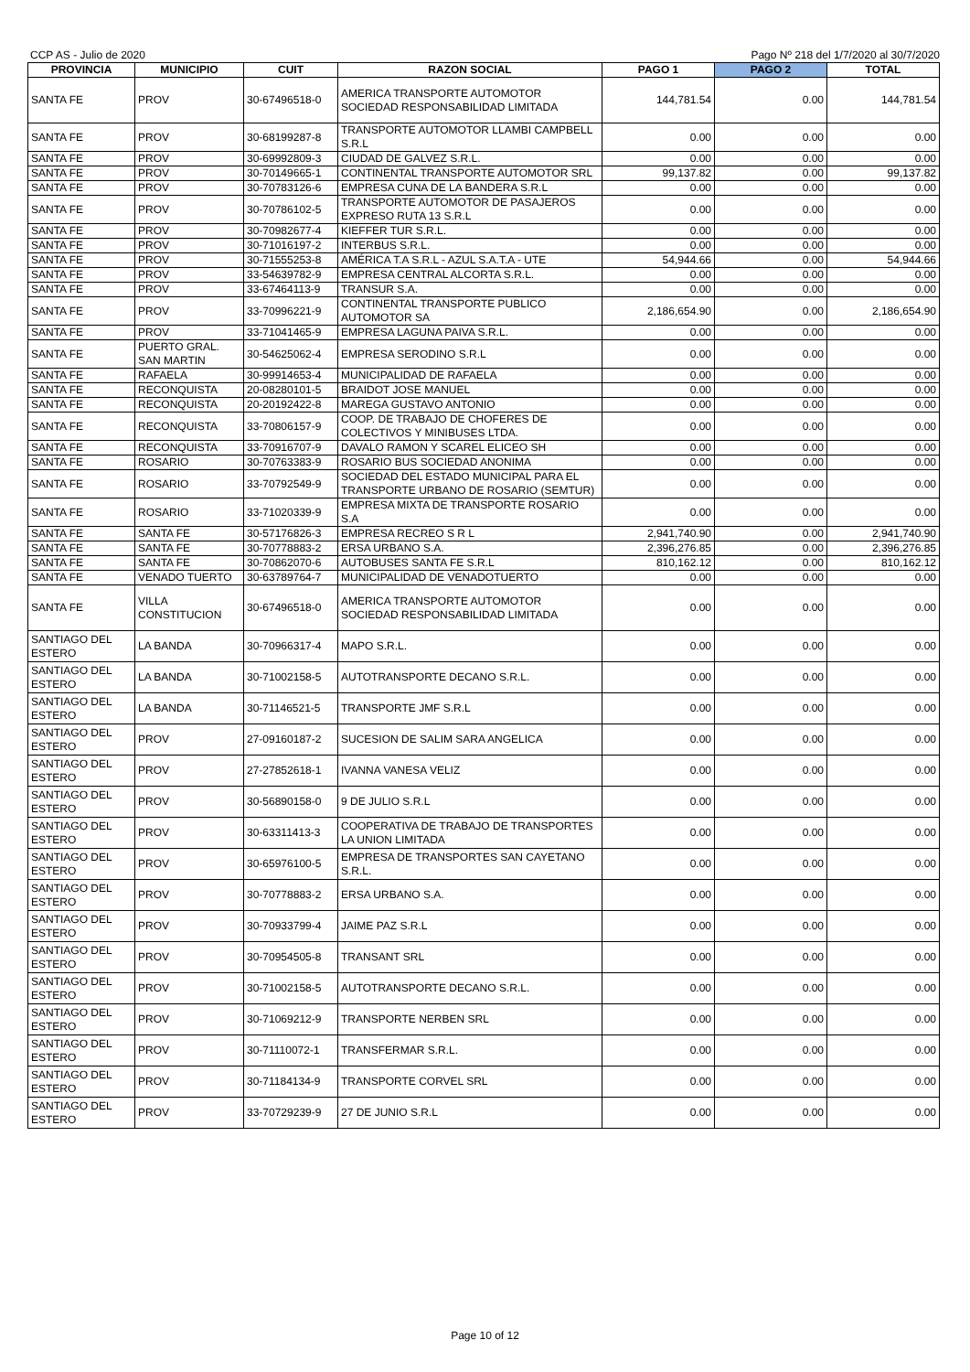CCP AS - Julio de 2020 Pago Nº 218 del 1/7/2020 al 30/7/2020
| PROVINCIA | MUNICIPIO | CUIT | RAZON SOCIAL | PAGO 1 | PAGO 2 | TOTAL |
| --- | --- | --- | --- | --- | --- | --- |
| SANTA FE | PROV | 30-67496518-0 | AMERICA TRANSPORTE AUTOMOTOR SOCIEDAD RESPONSABILIDAD LIMITADA | 144,781.54 | 0.00 | 144,781.54 |
| SANTA FE | PROV | 30-68199287-8 | TRANSPORTE AUTOMOTOR LLAMBI CAMPBELL S.R.L | 0.00 | 0.00 | 0.00 |
| SANTA FE | PROV | 30-69992809-3 | CIUDAD DE GALVEZ S.R.L. | 0.00 | 0.00 | 0.00 |
| SANTA FE | PROV | 30-70149665-1 | CONTINENTAL TRANSPORTE AUTOMOTOR SRL | 99,137.82 | 0.00 | 99,137.82 |
| SANTA FE | PROV | 30-70783126-6 | EMPRESA CUNA DE LA BANDERA S.R.L | 0.00 | 0.00 | 0.00 |
| SANTA FE | PROV | 30-70786102-5 | TRANSPORTE AUTOMOTOR DE PASAJEROS EXPRESO RUTA 13 S.R.L | 0.00 | 0.00 | 0.00 |
| SANTA FE | PROV | 30-70982677-4 | KIEFFER TUR S.R.L. | 0.00 | 0.00 | 0.00 |
| SANTA FE | PROV | 30-71016197-2 | INTERBUS S.R.L. | 0.00 | 0.00 | 0.00 |
| SANTA FE | PROV | 30-71555253-8 | AMÉRICA T.A S.R.L - AZUL S.A.T.A - UTE | 54,944.66 | 0.00 | 54,944.66 |
| SANTA FE | PROV | 33-54639782-9 | EMPRESA CENTRAL ALCORTA S.R.L. | 0.00 | 0.00 | 0.00 |
| SANTA FE | PROV | 33-67464113-9 | TRANSUR S.A. | 0.00 | 0.00 | 0.00 |
| SANTA FE | PROV | 33-70996221-9 | CONTINENTAL TRANSPORTE PUBLICO AUTOMOTOR SA | 2,186,654.90 | 0.00 | 2,186,654.90 |
| SANTA FE | PROV | 33-71041465-9 | EMPRESA LAGUNA PAIVA S.R.L. | 0.00 | 0.00 | 0.00 |
| SANTA FE | PUERTO GRAL. SAN MARTIN | 30-54625062-4 | EMPRESA SERODINO S.R.L | 0.00 | 0.00 | 0.00 |
| SANTA FE | RAFAELA | 30-99914653-4 | MUNICIPALIDAD DE RAFAELA | 0.00 | 0.00 | 0.00 |
| SANTA FE | RECONQUISTA | 20-08280101-5 | BRAIDOT JOSE MANUEL | 0.00 | 0.00 | 0.00 |
| SANTA FE | RECONQUISTA | 20-20192422-8 | MAREGA GUSTAVO ANTONIO | 0.00 | 0.00 | 0.00 |
| SANTA FE | RECONQUISTA | 33-70806157-9 | COOP. DE TRABAJO DE CHOFERES DE COLECTIVOS Y MINIBUSES LTDA. | 0.00 | 0.00 | 0.00 |
| SANTA FE | RECONQUISTA | 33-70916707-9 | DAVALO RAMON Y SCAREL ELICEO SH | 0.00 | 0.00 | 0.00 |
| SANTA FE | ROSARIO | 30-70763383-9 | ROSARIO BUS SOCIEDAD ANONIMA | 0.00 | 0.00 | 0.00 |
| SANTA FE | ROSARIO | 33-70792549-9 | SOCIEDAD DEL ESTADO MUNICIPAL PARA EL TRANSPORTE URBANO DE ROSARIO (SEMTUR) | 0.00 | 0.00 | 0.00 |
| SANTA FE | ROSARIO | 33-71020339-9 | EMPRESA MIXTA DE TRANSPORTE ROSARIO S.A | 0.00 | 0.00 | 0.00 |
| SANTA FE | SANTA FE | 30-57176826-3 | EMPRESA RECREO S R L | 2,941,740.90 | 0.00 | 2,941,740.90 |
| SANTA FE | SANTA FE | 30-70778883-2 | ERSA URBANO S.A. | 2,396,276.85 | 0.00 | 2,396,276.85 |
| SANTA FE | SANTA FE | 30-70862070-6 | AUTOBUSES SANTA FE S.R.L | 810,162.12 | 0.00 | 810,162.12 |
| SANTA FE | VENADO TUERTO | 30-63789764-7 | MUNICIPALIDAD DE VENADOTUERTO | 0.00 | 0.00 | 0.00 |
| SANTA FE | VILLA CONSTITUCION | 30-67496518-0 | AMERICA TRANSPORTE AUTOMOTOR SOCIEDAD RESPONSABILIDAD LIMITADA | 0.00 | 0.00 | 0.00 |
| SANTIAGO DEL ESTERO | LA BANDA | 30-70966317-4 | MAPO S.R.L. | 0.00 | 0.00 | 0.00 |
| SANTIAGO DEL ESTERO | LA BANDA | 30-71002158-5 | AUTOTRANSPORTE DECANO S.R.L. | 0.00 | 0.00 | 0.00 |
| SANTIAGO DEL ESTERO | LA BANDA | 30-71146521-5 | TRANSPORTE JMF S.R.L | 0.00 | 0.00 | 0.00 |
| SANTIAGO DEL ESTERO | PROV | 27-09160187-2 | SUCESION DE SALIM SARA ANGELICA | 0.00 | 0.00 | 0.00 |
| SANTIAGO DEL ESTERO | PROV | 27-27852618-1 | IVANNA VANESA VELIZ | 0.00 | 0.00 | 0.00 |
| SANTIAGO DEL ESTERO | PROV | 30-56890158-0 | 9 DE JULIO S.R.L | 0.00 | 0.00 | 0.00 |
| SANTIAGO DEL ESTERO | PROV | 30-63311413-3 | COOPERATIVA DE TRABAJO DE TRANSPORTES LA UNION LIMITADA | 0.00 | 0.00 | 0.00 |
| SANTIAGO DEL ESTERO | PROV | 30-65976100-5 | EMPRESA DE TRANSPORTES SAN CAYETANO S.R.L. | 0.00 | 0.00 | 0.00 |
| SANTIAGO DEL ESTERO | PROV | 30-70778883-2 | ERSA URBANO S.A. | 0.00 | 0.00 | 0.00 |
| SANTIAGO DEL ESTERO | PROV | 30-70933799-4 | JAIME PAZ S.R.L | 0.00 | 0.00 | 0.00 |
| SANTIAGO DEL ESTERO | PROV | 30-70954505-8 | TRANSANT SRL | 0.00 | 0.00 | 0.00 |
| SANTIAGO DEL ESTERO | PROV | 30-71002158-5 | AUTOTRANSPORTE DECANO S.R.L. | 0.00 | 0.00 | 0.00 |
| SANTIAGO DEL ESTERO | PROV | 30-71069212-9 | TRANSPORTE NERBEN SRL | 0.00 | 0.00 | 0.00 |
| SANTIAGO DEL ESTERO | PROV | 30-71110072-1 | TRANSFERMAR S.R.L. | 0.00 | 0.00 | 0.00 |
| SANTIAGO DEL ESTERO | PROV | 30-71184134-9 | TRANSPORTE CORVEL SRL | 0.00 | 0.00 | 0.00 |
| SANTIAGO DEL ESTERO | PROV | 33-70729239-9 | 27 DE JUNIO S.R.L | 0.00 | 0.00 | 0.00 |
Page 10 of 12